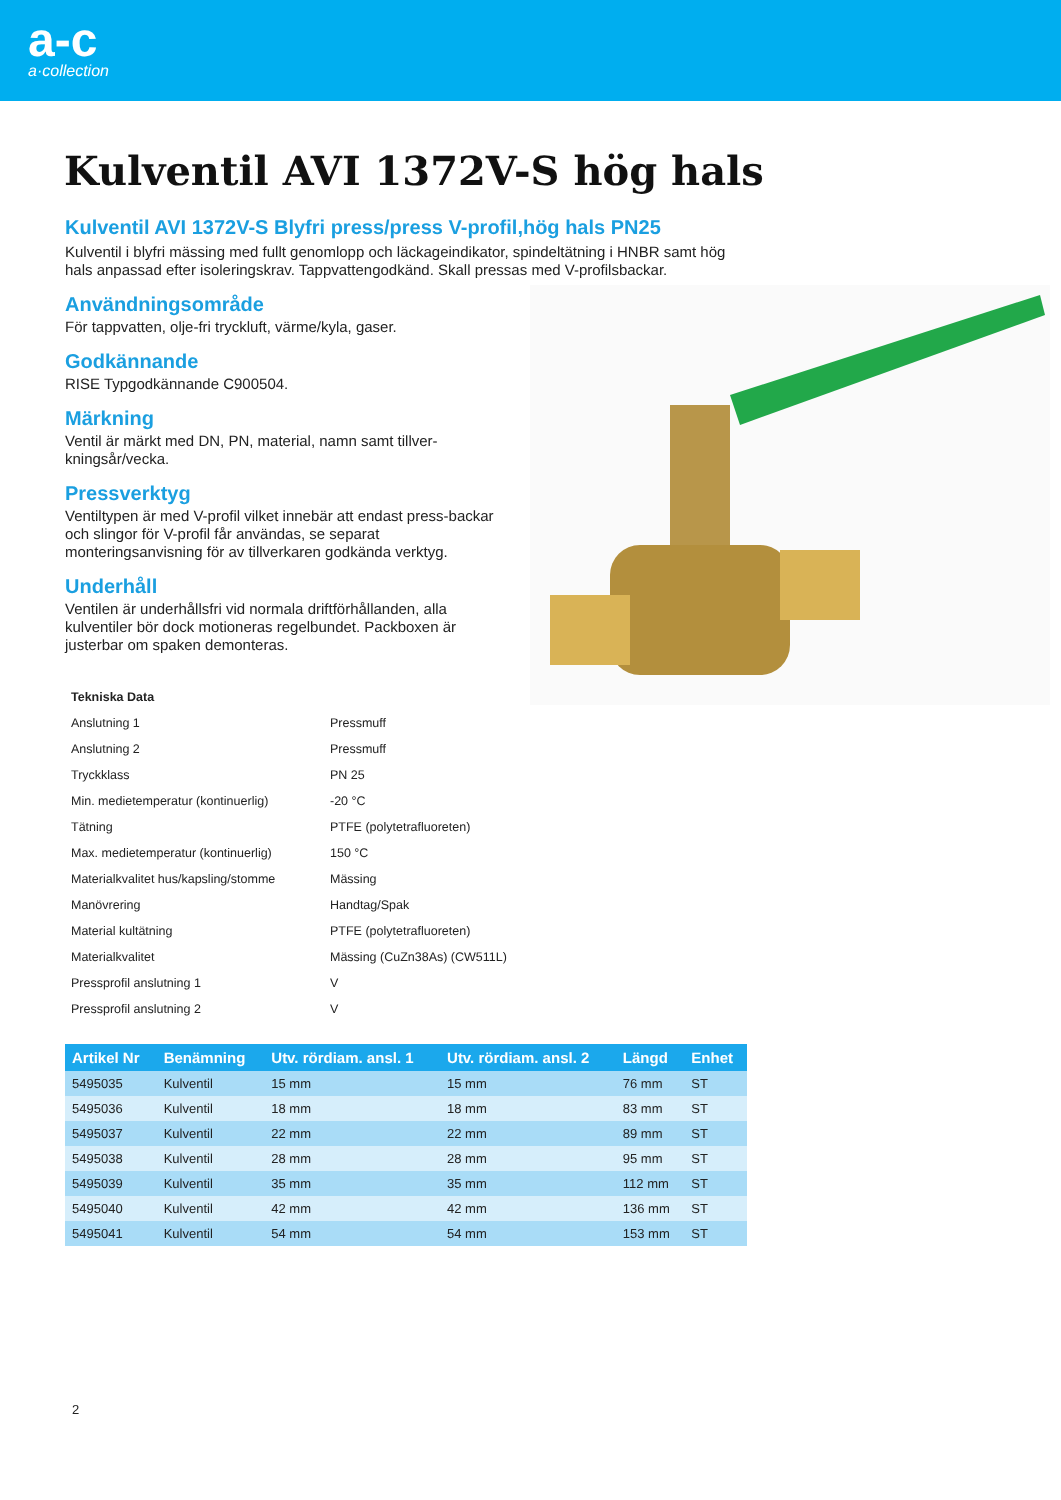a-c
a·collection
Kulventil AVI 1372V-S hög hals
Kulventil AVI 1372V-S Blyfri press/press V-profil,hög hals PN25
Kulventil i blyfri mässing med fullt genomlopp och läckageindikator, spindeltätning i HNBR samt hög hals anpassad efter isoleringskrav. Tappvattengodkänd. Skall pressas med V-profilsbackar.
Användningsområde
För tappvatten, olje-fri tryckluft, värme/kyla, gaser.
Godkännande
RISE Typgodkännande C900504.
Märkning
Ventil är märkt med DN, PN, material, namn samt tillver-kningsår/vecka.
Pressverktyg
Ventiltypen är med V-profil vilket innebär att endast press-backar och slingor för V-profil får användas, se separat monteringsanvisning för av tillverkaren godkända verktyg.
Underhåll
Ventilen är underhållsfri vid normala driftförhållanden, alla kulventiler bör dock motioneras regelbundet. Packboxen är justerbar om spaken demonteras.
| Tekniska Data | |
| Anslutning 1 | Pressmuff |
| Anslutning 2 | Pressmuff |
| Tryckklass | PN 25 |
| Min. medietemperatur (kontinuerlig) | -20 °C |
| Tätning | PTFE (polytetrafluoreten) |
| Max. medietemperatur (kontinuerlig) | 150 °C |
| Materialkvalitet hus/kapsling/stomme | Mässing |
| Manövrering | Handtag/Spak |
| Material kultätning | PTFE (polytetrafluoreten) |
| Materialkvalitet | Mässing (CuZn38As) (CW511L) |
| Pressprofil anslutning 1 | V |
| Pressprofil anslutning 2 | V |
| Artikel Nr | Benämning | Utv. rördiam. ansl. 1 | Utv. rördiam. ansl. 2 | Längd | Enhet |
| --- | --- | --- | --- | --- | --- |
| 5495035 | Kulventil | 15 mm | 15 mm | 76 mm | ST |
| 5495036 | Kulventil | 18 mm | 18 mm | 83 mm | ST |
| 5495037 | Kulventil | 22 mm | 22 mm | 89 mm | ST |
| 5495038 | Kulventil | 28 mm | 28 mm | 95 mm | ST |
| 5495039 | Kulventil | 35 mm | 35 mm | 112 mm | ST |
| 5495040 | Kulventil | 42 mm | 42 mm | 136 mm | ST |
| 5495041 | Kulventil | 54 mm | 54 mm | 153 mm | ST |
2